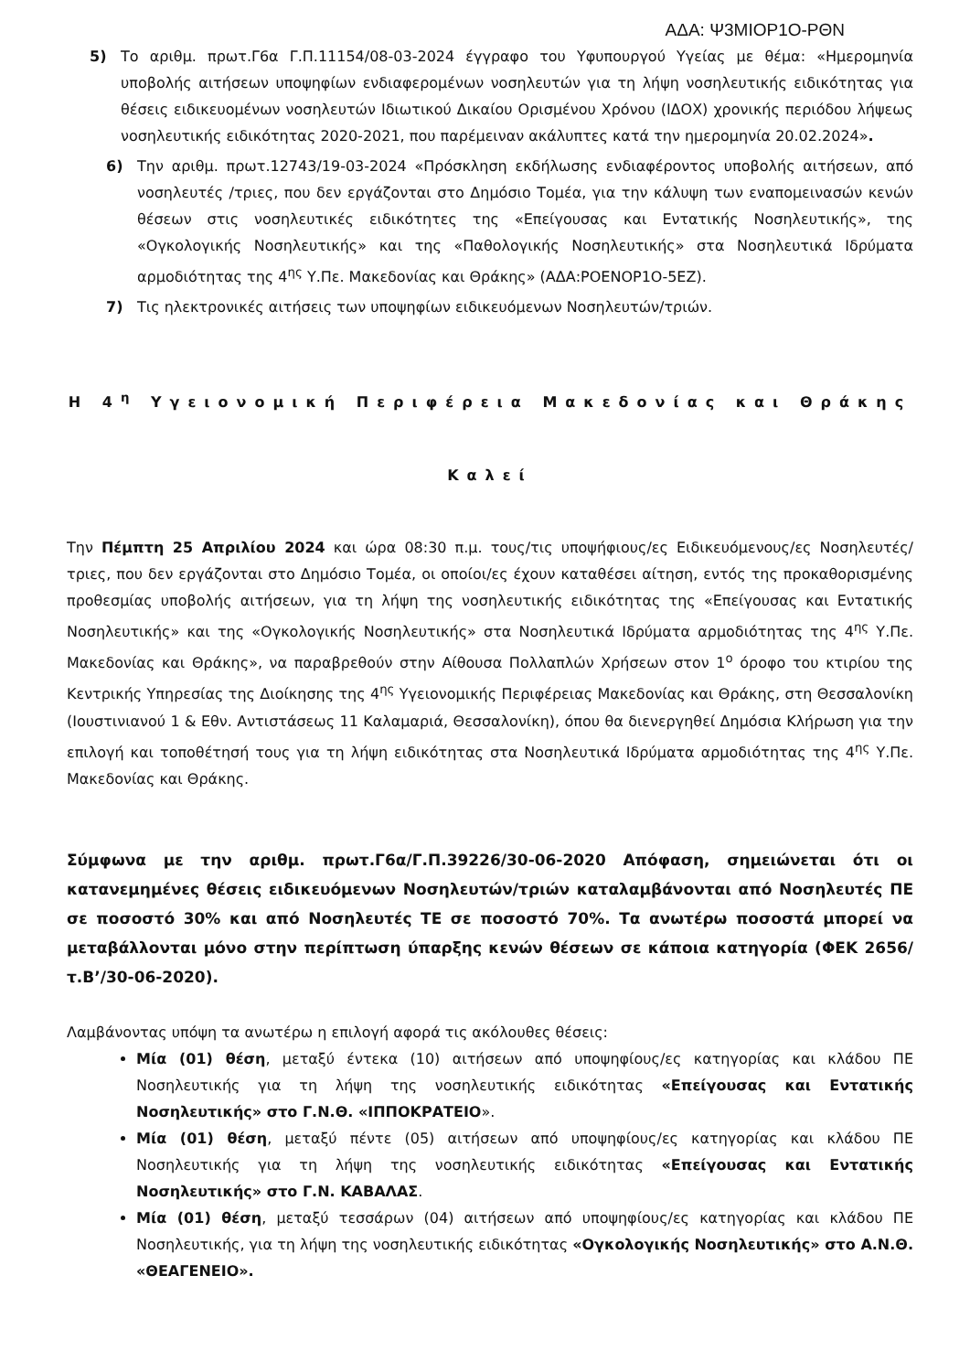ΑΔΑ: Ψ3ΜΙΟΡ1Ο-ΡΘΝ
5) Το αριθμ. πρωτ.Γ6α Γ.Π.11154/08-03-2024 έγγραφο του Υφυπουργού Υγείας με θέμα: «Ημερομηνία υποβολής αιτήσεων υποψηφίων ενδιαφερομένων νοσηλευτών για τη λήψη νοσηλευτικής ειδικότητας για θέσεις ειδικευομένων νοσηλευτών Ιδιωτικού Δικαίου Ορισμένου Χρόνου (ΙΔΟΧ) χρονικής περιόδου λήψεως νοσηλευτικής ειδικότητας 2020-2021, που παρέμειναν ακάλυπτες κατά την ημερομηνία 20.02.2024».
6) Την αριθμ. πρωτ.12743/19-03-2024 «Πρόσκληση εκδήλωσης ενδιαφέροντος υποβολής αιτήσεων, από νοσηλευτές /τριες, που δεν εργάζονται στο Δημόσιο Τομέα, για την κάλυψη των εναπομεινασών κενών θέσεων στις νοσηλευτικές ειδικότητες της «Επείγουσας και Εντατικής Νοσηλευτικής», της «Ογκολογικής Νοσηλευτικής» και της «Παθολογικής Νοσηλευτικής» στα Νοσηλευτικά Ιδρύματα αρμοδιότητας της 4<sup>ης</sup> Υ.Πε. Μακεδονίας και Θράκης» (ΑΔΑ:ΡΟΕΝΟΡ1Ο-5ΕΖ).
7) Τις ηλεκτρονικές αιτήσεις των υποψηφίων ειδικευόμενων Νοσηλευτών/τριών.
Η 4<sup>η</sup> Υγειονομική Περιφέρεια Μακεδονίας και Θράκης
Καλεί
Την Πέμπτη 25 Απριλίου 2024 και ώρα 08:30 π.μ. τους/τις υποψήφιους/ες Ειδικευόμενους/ες Νοσηλευτές/τριες, που δεν εργάζονται στο Δημόσιο Τομέα, οι οποίοι/ες έχουν καταθέσει αίτηση, εντός της προκαθορισμένης προθεσμίας υποβολής αιτήσεων, για τη λήψη της νοσηλευτικής ειδικότητας της «Επείγουσας και Εντατικής Νοσηλευτικής» και της «Ογκολογικής Νοσηλευτικής» στα Νοσηλευτικά Ιδρύματα αρμοδιότητας της 4<sup>ης</sup> Υ.Πε. Μακεδονίας και Θράκης», να παραβρεθούν στην Αίθουσα Πολλαπλών Χρήσεων στον 1<sup>ο</sup> όροφο του κτιρίου της Κεντρικής Υπηρεσίας της Διοίκησης της 4<sup>ης</sup> Υγειονομικής Περιφέρειας Μακεδονίας και Θράκης, στη Θεσσαλονίκη (Ιουστινιανού 1 & Εθν. Αντιστάσεως 11 Καλαμαριά, Θεσσαλονίκη), όπου θα διενεργηθεί Δημόσια Κλήρωση για την επιλογή και τοποθέτησή τους για τη λήψη ειδικότητας στα Νοσηλευτικά Ιδρύματα αρμοδιότητας της 4<sup>ης</sup> Υ.Πε. Μακεδονίας και Θράκης.
Σύμφωνα με την αριθμ. πρωτ.Γ6α/Γ.Π.39226/30-06-2020 Απόφαση, σημειώνεται ότι οι κατανεμημένες θέσεις ειδικευόμενων Νοσηλευτών/τριών καταλαμβάνονται από Νοσηλευτές ΠΕ σε ποσοστό 30% και από Νοσηλευτές ΤΕ σε ποσοστό 70%. Τα ανωτέρω ποσοστά μπορεί να μεταβάλλονται μόνο στην περίπτωση ύπαρξης κενών θέσεων σε κάποια κατηγορία (ΦΕΚ 2656/τ.Β’/30-06-2020).
Λαμβάνοντας υπόψη τα ανωτέρω η επιλογή αφορά τις ακόλουθες θέσεις:
Μία (01) θέση, μεταξύ έντεκα (10) αιτήσεων από υποψηφίους/ες κατηγορίας και κλάδου ΠΕ Νοσηλευτικής για τη λήψη της νοσηλευτικής ειδικότητας «Επείγουσας και Εντατικής Νοσηλευτικής» στο Γ.Ν.Θ. «ΙΠΠΟΚΡΑΤΕΙΟ».
Μία (01) θέση, μεταξύ πέντε (05) αιτήσεων από υποψηφίους/ες κατηγορίας και κλάδου ΠΕ Νοσηλευτικής για τη λήψη της νοσηλευτικής ειδικότητας «Επείγουσας και Εντατικής Νοσηλευτικής» στο Γ.Ν. ΚΑΒΑΛΑΣ.
Μία (01) θέση, μεταξύ τεσσάρων (04) αιτήσεων από υποψηφίους/ες κατηγορίας και κλάδου ΠΕ Νοσηλευτικής, για τη λήψη της νοσηλευτικής ειδικότητας «Ογκολογικής Νοσηλευτικής» στο Α.Ν.Θ. «ΘΕΑΓΕΝΕΙΟ».